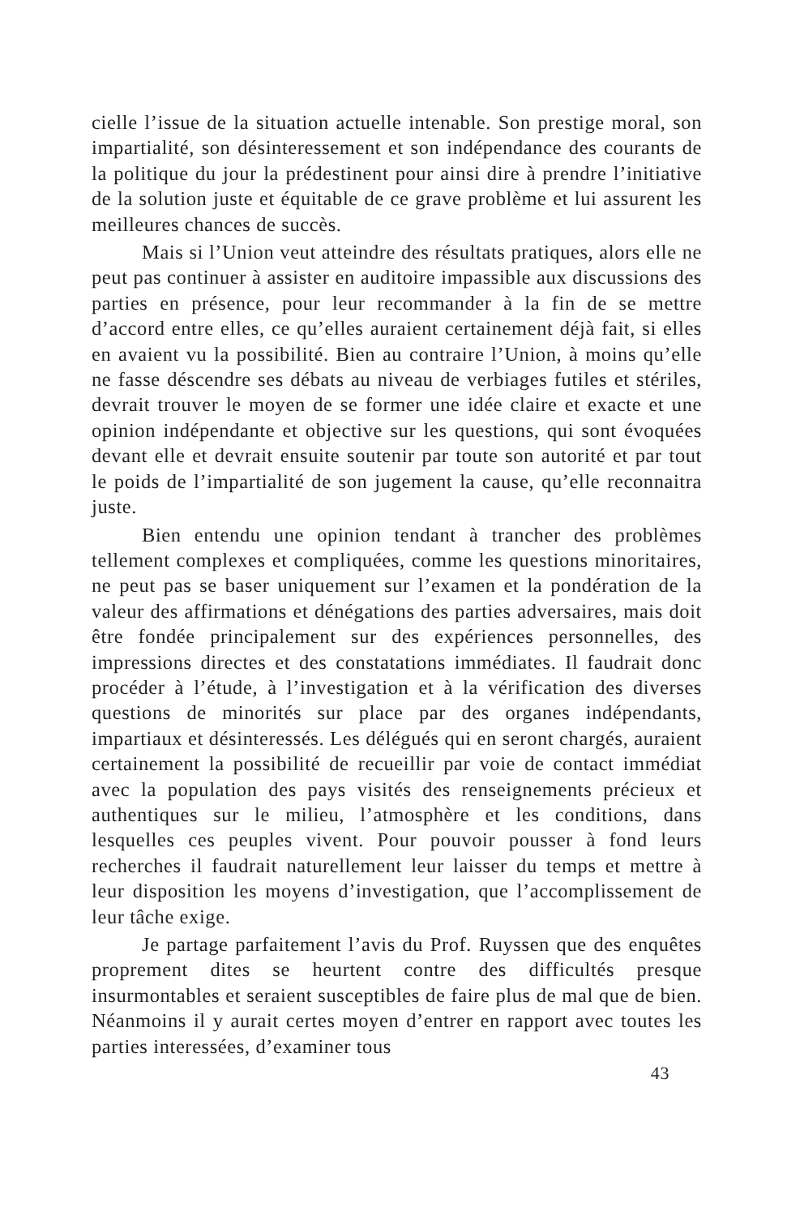cielle l’issue de la situation actuelle intenable. Son prestige moral, son impartialité, son désinteressement et son indépendance des courants de la politique du jour la prédestinent pour ainsi dire à prendre l’initiative de la solution juste et équitable de ce grave problème et lui assurent les meilleures chances de succès.
Mais si l’Union veut atteindre des résultats pratiques, alors elle ne peut pas continuer à assister en auditoire impassible aux discussions des parties en présence, pour leur recommander à la fin de se mettre d’accord entre elles, ce qu’elles auraient certainement déjà fait, si elles en avaient vu la possibilité. Bien au contraire l’Union, à moins qu’elle ne fasse déscendre ses débats au niveau de verbiages futiles et stériles, devrait trouver le moyen de se former une idée claire et exacte et une opinion indépendante et objective sur les questions, qui sont évoquées devant elle et devrait ensuite soutenir par toute son autorité et par tout le poids de l’impartialité de son jugement la cause, qu’elle reconnaitra juste.
Bien entendu une opinion tendant à trancher des problèmes tellement complexes et compliquées, comme les questions minoritaires, ne peut pas se baser uniquement sur l’examen et la pondération de la valeur des affirmations et dénégations des parties adversaires, mais doit être fondée principalement sur des expériences personnelles, des impressions directes et des constatations immédiates. Il faudrait donc procéder à l’étude, à l’investigation et à la vérification des diverses questions de minorités sur place par des organes indépendants, impartiaux et désinteressés. Les délégués qui en seront chargés, auraient certainement la possibilité de recueillir par voie de contact immédiat avec la population des pays visités des renseignements précieux et authentiques sur le milieu, l’atmosphère et les conditions, dans lesquelles ces peuples vivent. Pour pouvoir pousser à fond leurs recherches il faudrait naturellement leur laisser du temps et mettre à leur disposition les moyens d’investigation, que l’accomplissement de leur tâche exige.
Je partage parfaitement l’avis du Prof. Ruyssen que des enquêtes proprement dites se heurtent contre des difficultés presque insurmontables et seraient susceptibles de faire plus de mal que de bien. Néanmoins il y aurait certes moyen d’entrer en rapport avec toutes les parties interessées, d’examiner tous
43